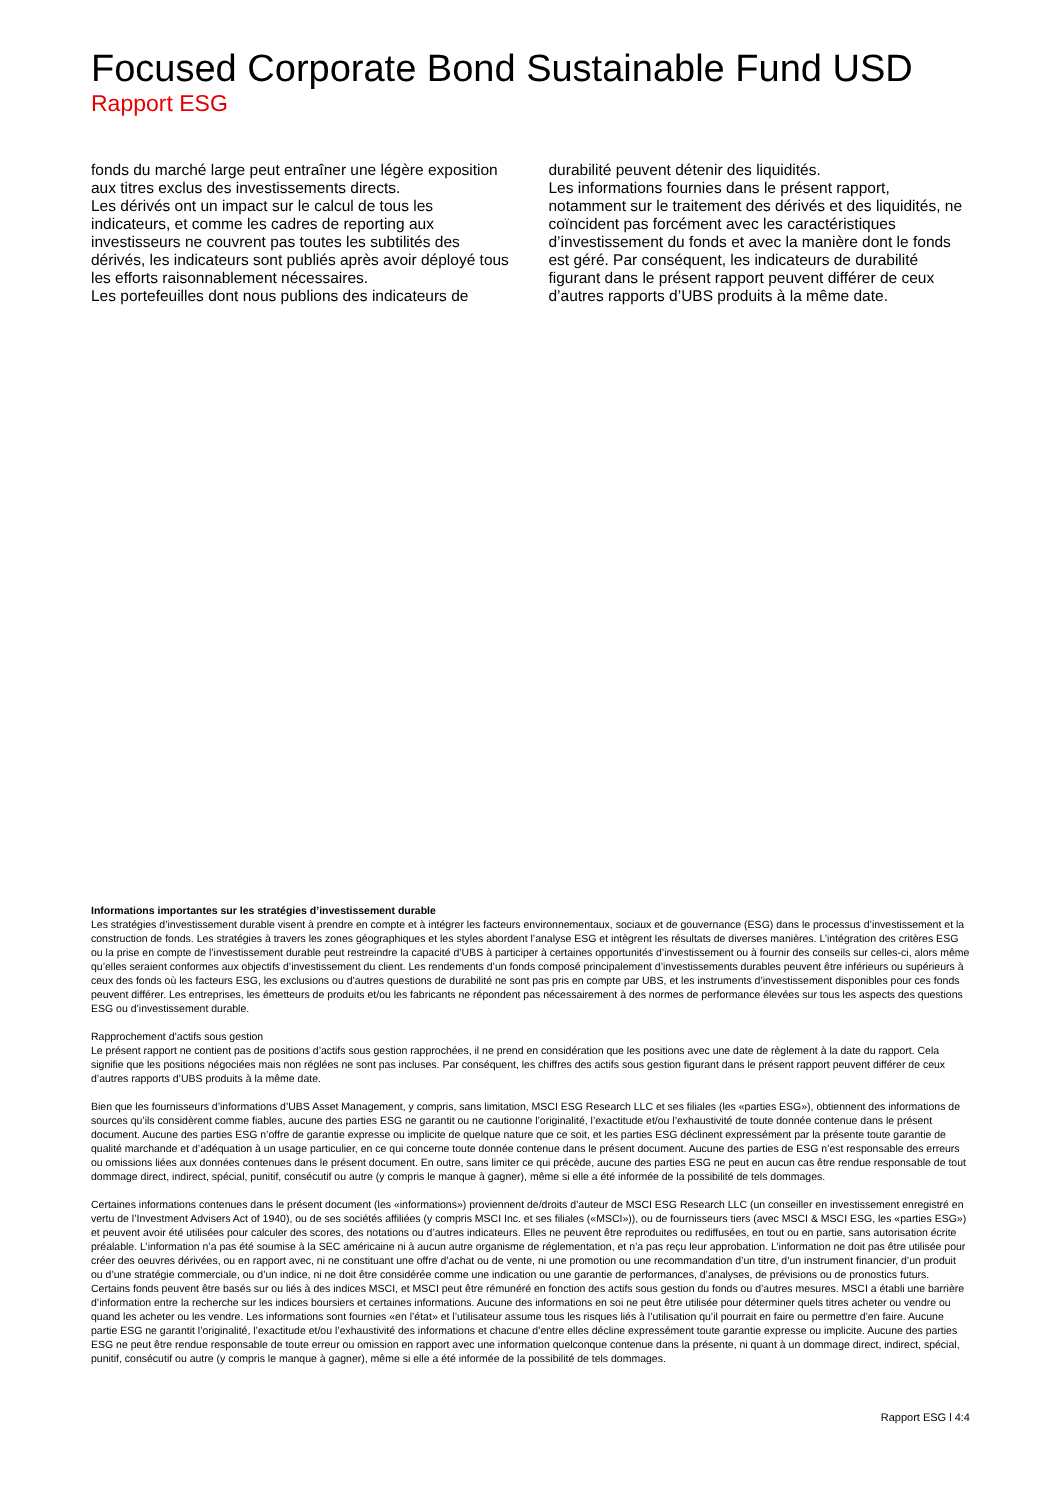Focused Corporate Bond Sustainable Fund USD
Rapport ESG
fonds du marché large peut entraîner une légère exposition aux titres exclus des investissements directs.
Les dérivés ont un impact sur le calcul de tous les indicateurs, et comme les cadres de reporting aux investisseurs ne couvrent pas toutes les subtilités des dérivés, les indicateurs sont publiés après avoir déployé tous les efforts raisonnablement nécessaires.
Les portefeuilles dont nous publions des indicateurs de
durabilité peuvent détenir des liquidités.
Les informations fournies dans le présent rapport, notamment sur le traitement des dérivés et des liquidités, ne coïncident pas forcément avec les caractéristiques d’investissement du fonds et avec la manière dont le fonds est géré. Par conséquent, les indicateurs de durabilité figurant dans le présent rapport peuvent différer de ceux d’autres rapports d’UBS produits à la même date.
Informations importantes sur les stratégies d’investissement durable
Les stratégies d’investissement durable visent à prendre en compte et à intégrer les facteurs environnementaux, sociaux et de gouvernance (ESG) dans le processus d’investissement et la construction de fonds. Les stratégies à travers les zones géographiques et les styles abordent l’analyse ESG et intègrent les résultats de diverses manières. L’intégration des critères ESG ou la prise en compte de l’investissement durable peut restreindre la capacité d’UBS à participer à certaines opportunités d’investissement ou à fournir des conseils sur celles-ci, alors même qu’elles seraient conformes aux objectifs d’investissement du client. Les rendements d’un fonds composé principalement d’investissements durables peuvent être inférieurs ou supérieurs à ceux des fonds où les facteurs ESG, les exclusions ou d’autres questions de durabilité ne sont pas pris en compte par UBS, et les instruments d’investissement disponibles pour ces fonds peuvent différer. Les entreprises, les émetteurs de produits et/ou les fabricants ne répondent pas nécessairement à des normes de performance élevées sur tous les aspects des questions ESG ou d’investissement durable.
Rapprochement d’actifs sous gestion
Le présent rapport ne contient pas de positions d’actifs sous gestion rapprochées, il ne prend en considération que les positions avec une date de règlement à la date du rapport. Cela signifie que les positions négociées mais non réglées ne sont pas incluses. Par conséquent, les chiffres des actifs sous gestion figurant dans le présent rapport peuvent différer de ceux d’autres rapports d’UBS produits à la même date.
Bien que les fournisseurs d’informations d’UBS Asset Management, y compris, sans limitation, MSCI ESG Research LLC et ses filiales (les «parties ESG»), obtiennent des informations de sources qu’ils considèrent comme fiables, aucune des parties ESG ne garantit ou ne cautionne l’originalité, l’exactitude et/ou l’exhaustivité de toute donnée contenue dans le présent document. Aucune des parties ESG n’offre de garantie expresse ou implicite de quelque nature que ce soit, et les parties ESG déclinent expressément par la présente toute garantie de qualité marchande et d’adéquation à un usage particulier, en ce qui concerne toute donnée contenue dans le présent document. Aucune des parties de ESG n’est responsable des erreurs ou omissions liées aux données contenues dans le présent document. En outre, sans limiter ce qui précède, aucune des parties ESG ne peut en aucun cas être rendue responsable de tout dommage direct, indirect, spécial, punitif, consécutif ou autre (y compris le manque à gagner), même si elle a été informée de la possibilité de tels dommages.
Certaines informations contenues dans le présent document (les «informations») proviennent de/droits d’auteur de MSCI ESG Research LLC (un conseiller en investissement enregistré en vertu de l’Investment Advisers Act of 1940), ou de ses sociétés affiliées (y compris MSCI Inc. et ses filiales («MSCI»)), ou de fournisseurs tiers (avec MSCI & MSCI ESG, les «parties ESG») et peuvent avoir été utilisées pour calculer des scores, des notations ou d’autres indicateurs. Elles ne peuvent être reproduites ou rediffusées, en tout ou en partie, sans autorisation écrite préalable. L’information n’a pas été soumise à la SEC américaine ni à aucun autre organisme de réglementation, et n’a pas reçu leur approbation. L’information ne doit pas être utilisée pour créer des oeuvres dérivées, ou en rapport avec, ni ne constituant une offre d’achat ou de vente, ni une promotion ou une recommandation d’un titre, d’un instrument financier, d’un produit ou d’une stratégie commerciale, ou d’un indice, ni ne doit être considérée comme une indication ou une garantie de performances, d’analyses, de prévisions ou de pronostics futurs. Certains fonds peuvent être basés sur ou liés à des indices MSCI, et MSCI peut être rémunéré en fonction des actifs sous gestion du fonds ou d’autres mesures. MSCI a établi une barrière d’information entre la recherche sur les indices boursiers et certaines informations. Aucune des informations en soi ne peut être utilisée pour déterminer quels titres acheter ou vendre ou quand les acheter ou les vendre. Les informations sont fournies «en l’état» et l’utilisateur assume tous les risques liés à l’utilisation qu’il pourrait en faire ou permettre d’en faire. Aucune partie ESG ne garantit l’originalité, l’exactitude et/ou l’exhaustivité des informations et chacune d’entre elles décline expressément toute garantie expresse ou implicite. Aucune des parties ESG ne peut être rendue responsable de toute erreur ou omission en rapport avec une information quelconque contenue dans la présente, ni quant à un dommage direct, indirect, spécial, punitif, consécutif ou autre (y compris le manque à gagner), même si elle a été informée de la possibilité de tels dommages.
Rapport ESG l 4:4